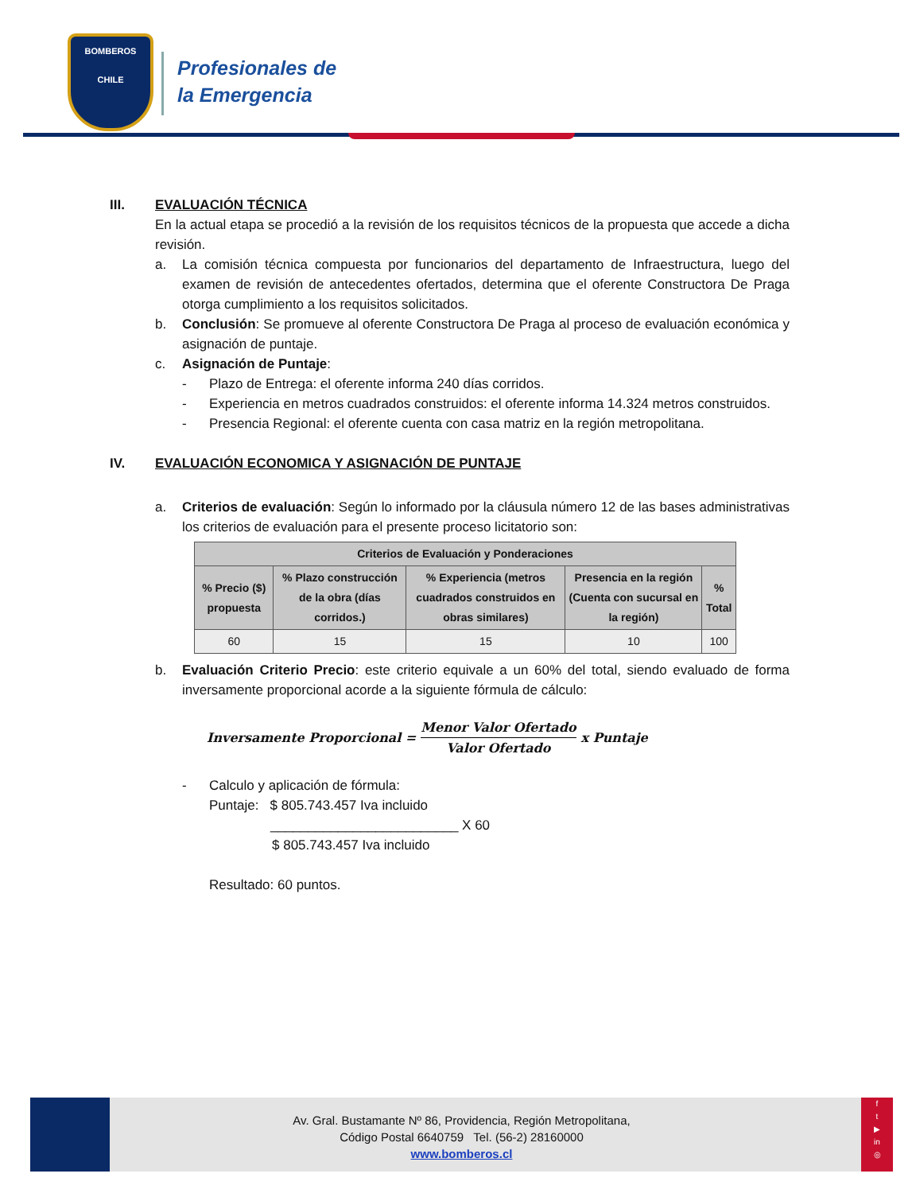BOMBEROS
CHILE
Profesionales de
la Emergencia
III. EVALUACIÓN TÉCNICA
En la actual etapa se procedió a la revisión de los requisitos técnicos de la propuesta que accede a dicha revisión.
a. La comisión técnica compuesta por funcionarios del departamento de Infraestructura, luego del examen de revisión de antecedentes ofertados, determina que el oferente Constructora De Praga otorga cumplimiento a los requisitos solicitados.
b. Conclusión: Se promueve al oferente Constructora De Praga al proceso de evaluación económica y asignación de puntaje.
c. Asignación de Puntaje:
- Plazo de Entrega: el oferente informa 240 días corridos.
- Experiencia en metros cuadrados construidos: el oferente informa 14.324 metros construidos.
- Presencia Regional: el oferente cuenta con casa matriz en la región metropolitana.
IV. EVALUACIÓN ECONOMICA Y ASIGNACIÓN DE PUNTAJE
a. Criterios de evaluación: Según lo informado por la cláusula número 12 de las bases administrativas los criterios de evaluación para el presente proceso licitatorio son:
| Criterios de Evaluación y Ponderaciones | | | | |
| --- | --- | --- | --- | --- |
| % Precio ($) propuesta | % Plazo construcción de la obra (días corridos.) | % Experiencia (metros cuadrados construidos en obras similares) | Presencia en la región (Cuenta con sucursal en la región) | % Total |
| 60 | 15 | 15 | 10 | 100 |
b. Evaluación Criterio Precio: este criterio equivale a un 60% del total, siendo evaluado de forma inversamente proporcional acorde a la siguiente fórmula de cálculo:
Inversamente Proporcional = Menor Valor Ofertado Valor Ofertado x Puntaje
- Calculo y aplicación de fórmula:
Puntaje: $ 805.743.457 Iva incluido
_________________________ X 60
$ 805.743.457 Iva incluido
Resultado: 60 puntos.
Av. Gral. Bustamante Nº 86, Providencia, Región Metropolitana,
Código Postal 6640759 Tel. (56-2) 28160000
www.bomberos.cl
f
t
▶
in
◎